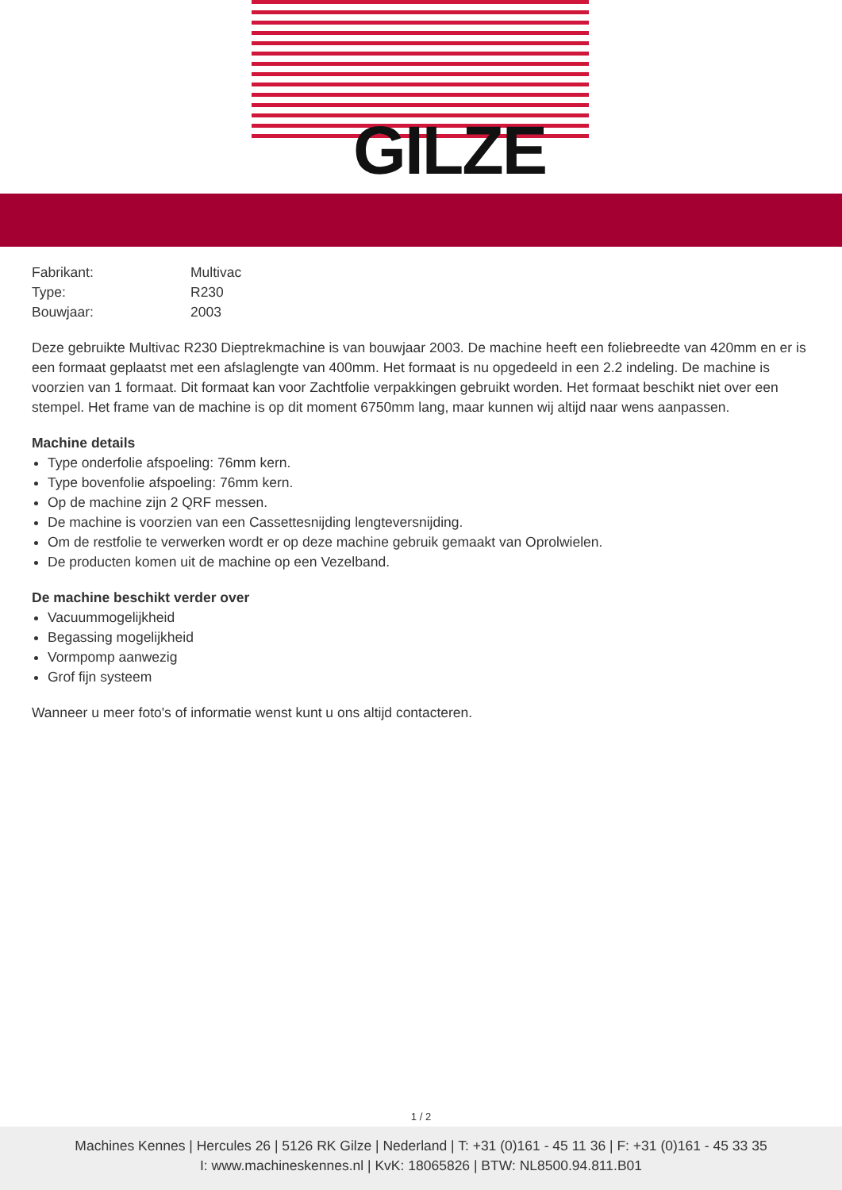GILZE
| Fabrikant: | Multivac |
| Type: | R230 |
| Bouwjaar: | 2003 |
Deze gebruikte Multivac R230 Dieptrekmachine is van bouwjaar 2003. De machine heeft een foliebreedte van 420mm en er is een formaat geplaatst met een afslaglengte van 400mm. Het formaat is nu opgedeeld in een 2.2 indeling. De machine is voorzien van 1 formaat. Dit formaat kan voor Zachtfolie verpakkingen gebruikt worden. Het formaat beschikt niet over een stempel. Het frame van de machine is op dit moment 6750mm lang, maar kunnen wij altijd naar wens aanpassen.
Machine details
Type onderfolie afspoeling: 76mm kern.
Type bovenfolie afspoeling: 76mm kern.
Op de machine zijn 2 QRF messen.
De machine is voorzien van een Cassettesnijding lengteversnijding.
Om de restfolie te verwerken wordt er op deze machine gebruik gemaakt van Oprolwielen.
De producten komen uit de machine op een Vezelband.
De machine beschikt verder over
Vacuummogelijkheid
Begassing mogelijkheid
Vormpomp aanwezig
Grof fijn systeem
Wanneer u meer foto's of informatie wenst kunt u ons altijd contacteren.
1 / 2
Machines Kennes | Hercules 26 | 5126 RK Gilze | Nederland | T: +31 (0)161 - 45 11 36 | F: +31 (0)161 - 45 33 35
I: www.machineskennes.nl | KvK: 18065826 | BTW: NL8500.94.811.B01